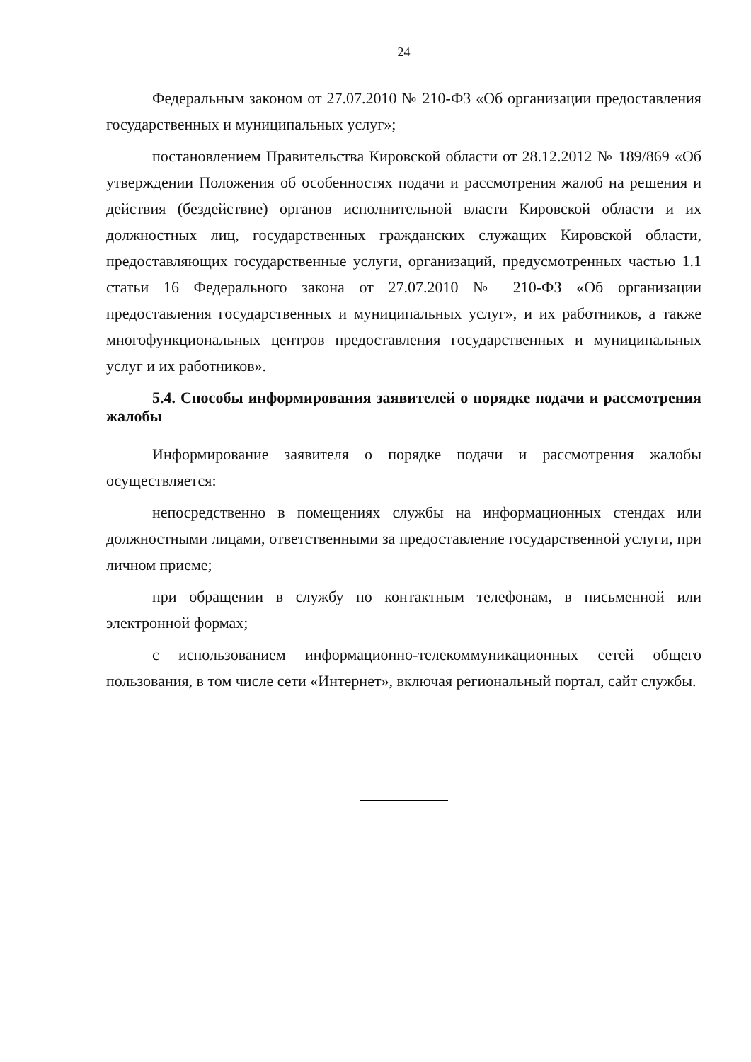24
Федеральным законом от 27.07.2010 № 210-ФЗ «Об организации предоставления государственных и муниципальных услуг»;
постановлением Правительства Кировской области от 28.12.2012 № 189/869 «Об утверждении Положения об особенностях подачи и рассмотрения жалоб на решения и действия (бездействие) органов исполнительной власти Кировской области и их должностных лиц, государственных гражданских служащих Кировской области, предоставляющих государственные услуги, организаций, предусмотренных частью 1.1 статьи 16 Федерального закона от 27.07.2010 № 210-ФЗ «Об организации предоставления государственных и муниципальных услуг», и их работников, а также многофункциональных центров предоставления государственных и муниципальных услуг и их работников».
5.4. Способы информирования заявителей о порядке подачи и рассмотрения жалобы
Информирование заявителя о порядке подачи и рассмотрения жалобы осуществляется:
непосредственно в помещениях службы на информационных стендах или должностными лицами, ответственными за предоставление государственной услуги, при личном приеме;
при обращении в службу по контактным телефонам, в письменной или электронной формах;
с использованием информационно-телекоммуникационных сетей общего пользования, в том числе сети «Интернет», включая региональный портал, сайт службы.